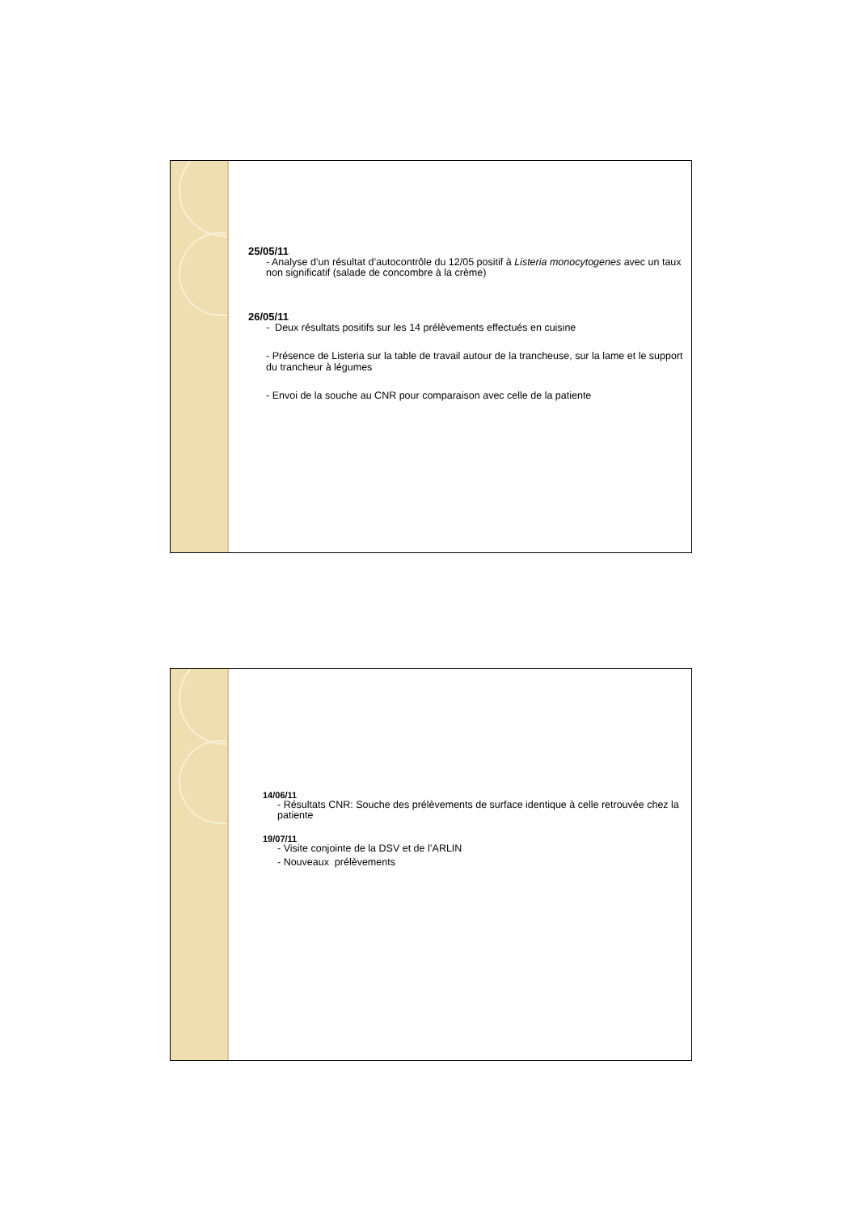25/05/11
- Analyse d’un résultat d’autocontrôle du 12/05 positif à Listeria monocytogenes avec un taux non significatif (salade de concombre à la crème)
26/05/11
- Deux résultats positifs sur les 14 prélèvements effectués en cuisine
- Présence de Listeria sur la table de travail autour de la trancheuse, sur la lame et le support du trancheur à légumes
- Envoi de la souche au CNR pour comparaison avec celle de la patiente
14/06/11
- Résultats CNR: Souche des prélèvements de surface identique à celle retrouvée chez la patiente
19/07/11
- Visite conjointe de la DSV et de l’ARLIN
- Nouveaux prélèvements